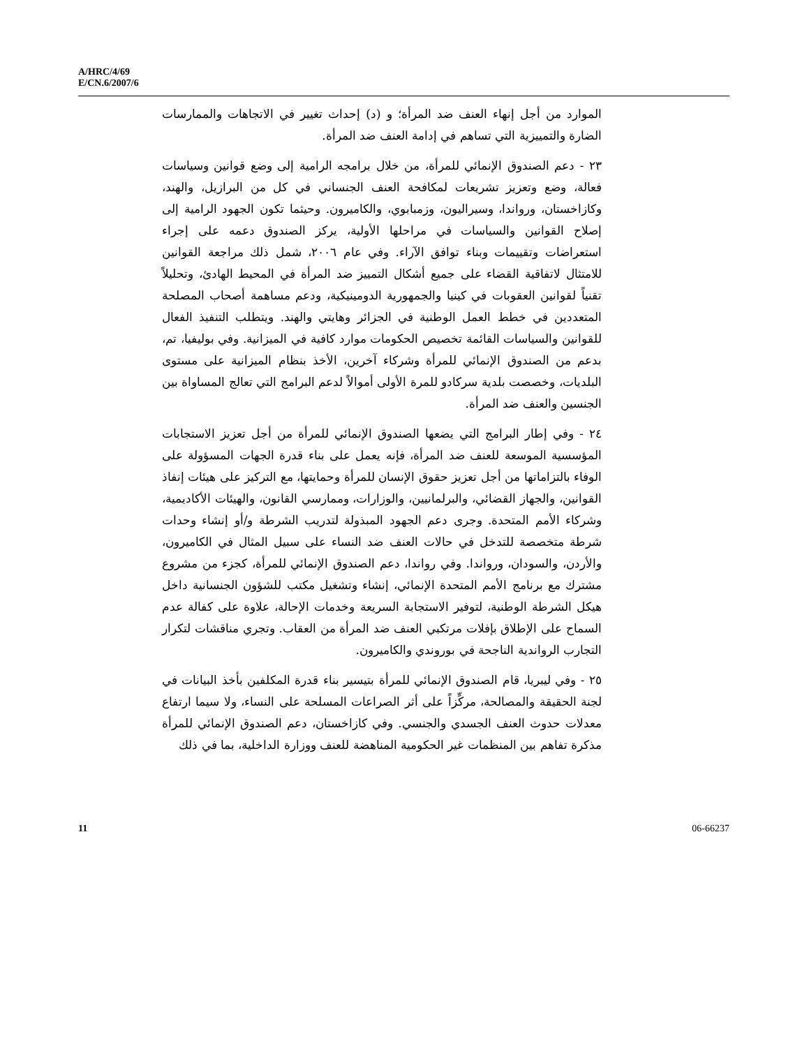A/HRC/4/69
E/CN.6/2007/6
الموارد من أجل إنهاء العنف ضد المرأة؛ و (د) إحداث تغيير في الاتجاهات والممارسات الضارة والتمييزية التي تساهم في إدامة العنف ضد المرأة.
٢٣ - دعم الصندوق الإنمائي للمرأة، من خلال برامجه الرامية إلى وضع قوانين وسياسات فعالة، وضع وتعزيز تشريعات لمكافحة العنف الجنساني في كل من البرازيل، والهند، وكازاخستان، ورواندا، وسيراليون، وزمبابوي، والكاميرون. وحيثما تكون الجهود الرامية إلى إصلاح القوانين والسياسات في مراحلها الأولية، يركز الصندوق دعمه على إجراء استعراضات وتقييمات وبناء توافق الآراء. وفي عام ٢٠٠٦، شمل ذلك مراجعة القوانين للامتثال لاتفاقية القضاء على جميع أشكال التمييز ضد المرأة في المحيط الهادئ، وتحليلاً تقنياً لقوانين العقوبات في كينيا والجمهورية الدومينيكية، ودعم مساهمة أصحاب المصلحة المتعددين في خطط العمل الوطنية في الجزائر وهايتي والهند. ويتطلب التنفيذ الفعال للقوانين والسياسات القائمة تخصيص الحكومات موارد كافية في الميزانية. وفي بوليفيا، تم، بدعم من الصندوق الإنمائي للمرأة وشركاء آخرين، الأخذ بنظام الميزانية على مستوى البلديات، وخصصت بلدية سركادو للمرة الأولى أموالاً لدعم البرامج التي تعالج المساواة بين الجنسين والعنف ضد المرأة.
٢٤ - وفي إطار البرامج التي يضعها الصندوق الإنمائي للمرأة من أجل تعزيز الاستجابات المؤسسية الموسعة للعنف ضد المرأة، فإنه يعمل على بناء قدرة الجهات المسؤولة على الوفاء بالتزاماتها من أجل تعزيز حقوق الإنسان للمرأة وحمايتها، مع التركيز على هيئات إنفاذ القوانين، والجهاز القضائي، والبرلمانيين، والوزارات، وممارسي القانون، والهيئات الأكاديمية، وشركاء الأمم المتحدة. وجرى دعم الجهود المبذولة لتدريب الشرطة و/أو إنشاء وحدات شرطة متخصصة للتدخل في حالات العنف ضد النساء على سبيل المثال في الكاميرون، والأردن، والسودان، ورواندا. وفي رواندا، دعم الصندوق الإنمائي للمرأة، كجزء من مشروع مشترك مع برنامج الأمم المتحدة الإنمائي، إنشاء وتشغيل مكتب للشؤون الجنسانية داخل هيكل الشرطة الوطنية، لتوفير الاستجابة السريعة وخدمات الإحالة، علاوة على كفالة عدم السماح على الإطلاق بإفلات مرتكبي العنف ضد المرأة من العقاب. وتجري مناقشات لتكرار التجارب الرواندية الناجحة في بوروندي والكاميرون.
٢٥ - وفي ليبريا، قام الصندوق الإنمائي للمرأة بتيسير بناء قدرة المكلفين بأخذ البيانات في لجنة الحقيقة والمصالحة، مركِّزاً على أثر الصراعات المسلحة على النساء، ولا سيما ارتفاع معدلات حدوث العنف الجسدي والجنسي. وفي كازاخستان، دعم الصندوق الإنمائي للمرأة مذكرة تفاهم بين المنظمات غير الحكومية المناهضة للعنف ووزارة الداخلية، بما في ذلك
11 06-66237